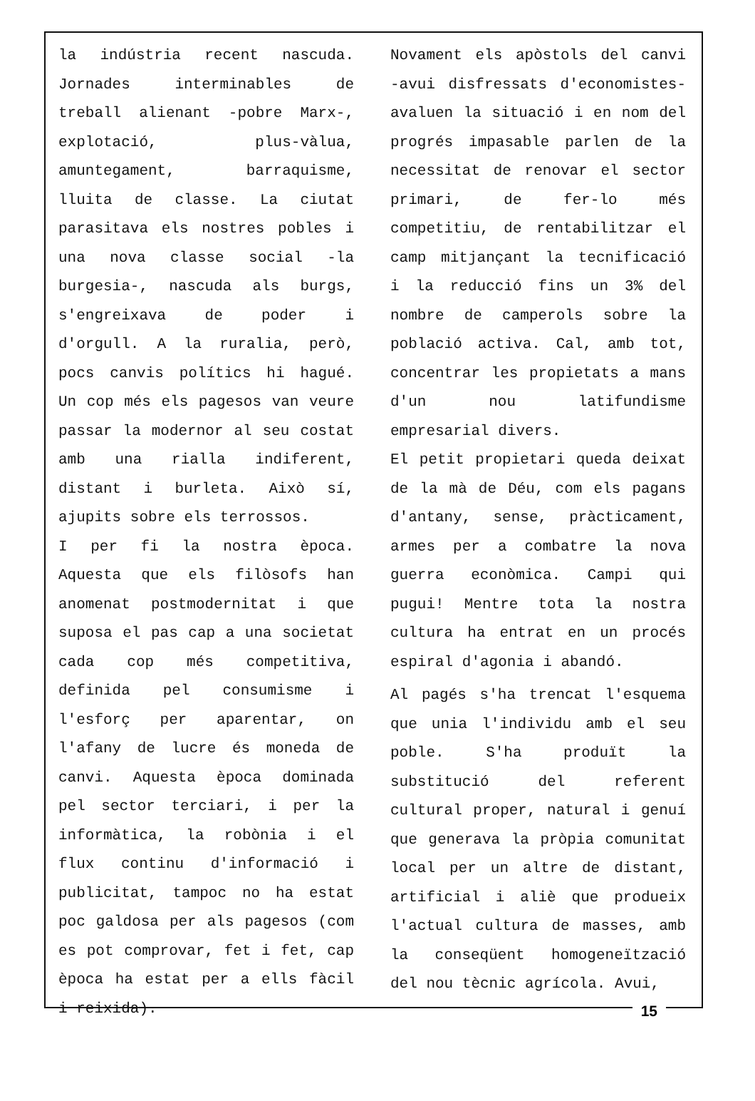la indústria recent nascuda. Jornades interminables de treball alienant -pobre Marx-, explotació, plus-vàlua, amuntegament, barraquisme, lluita de classe. La ciutat parasitava els nostres pobles i una nova classe social -la burgesia-, nascuda als burgs, s'engreixava de poder i d'orgull. A la ruralia, però, pocs canvis polítics hi hagué. Un cop més els pagesos van veure passar la modernor al seu costat amb una rialla indiferent, distant i burleta. Això sí, ajupits sobre els terrossos.
I per fi la nostra època. Aquesta que els filòsofs han anomenat postmodernitat i que suposa el pas cap a una societat cada cop més competitiva, definida pel consumisme i l'esforç per aparentar, on l'afany de lucre és moneda de canvi. Aquesta època dominada pel sector terciari, i per la informàtica, la robònia i el flux continu d'informació i publicitat, tampoc no ha estat poc galdosa per als pagesos (com es pot comprovar, fet i fet, cap època ha estat per a ells fàcil i reixida).
Novament els apòstols del canvi -avui disfressats d'economistes- avaluen la situació i en nom del progrés impasable parlen de la necessitat de renovar el sector primari, de fer-lo més competitiu, de rentabilitzar el camp mitjançant la tecnificació i la reducció fins un 3% del nombre de camperols sobre la població activa. Cal, amb tot, concentrar les propietats a mans d'un nou latifundisme empresarial divers.
El petit propietari queda deixat de la mà de Déu, com els pagans d'antany, sense, pràcticament, armes per a combatre la nova guerra econòmica. Campi qui pugui! Mentre tota la nostra cultura ha entrat en un procés espiral d'agonia i abandó.
Al pagés s'ha trencat l'esquema que unia l'individu amb el seu poble. S'ha produït la substitució del referent cultural proper, natural i genuí que generava la pròpia comunitat local per un altre de distant, artificial i aliè que produeix l'actual cultura de masses, amb la conseqüent homogeneïtzació del nou tècnic agrícola. Avui,
15